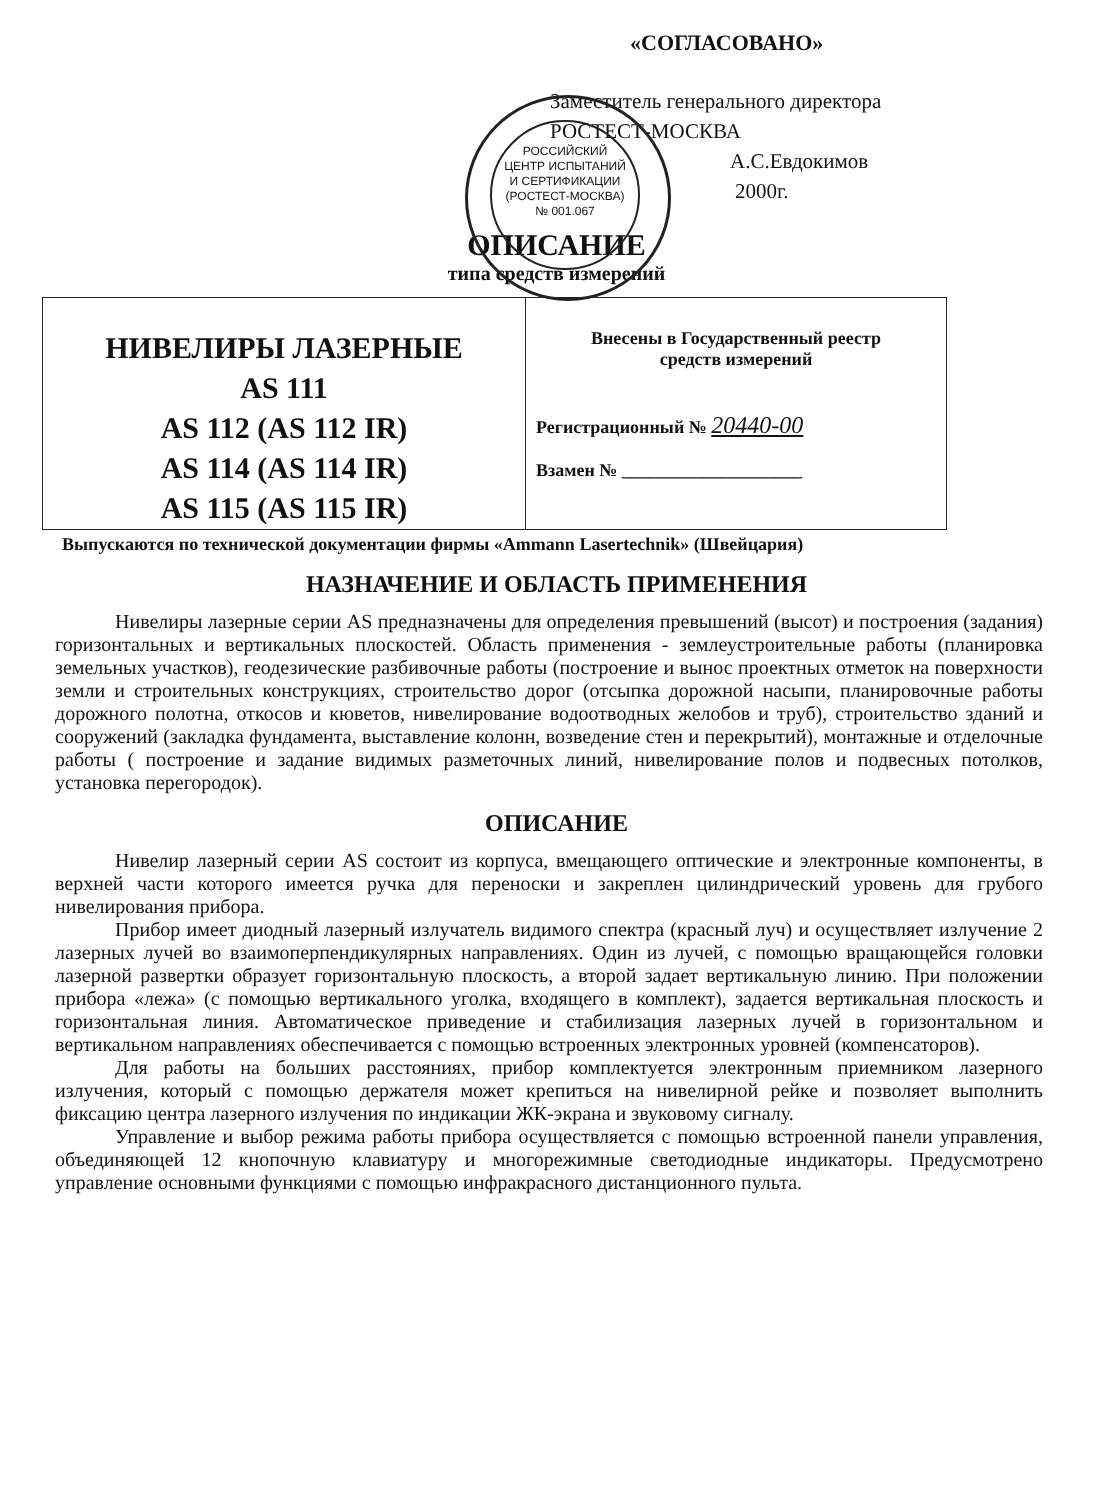«СОГЛАСОВАНО»
Заместитель генерального директора
РОСТЕСТ-МОСКВА
А.С.Евдокимов
2000г.
РОССИЙСКИЙ
ЦЕНТР ИСПЫТАНИЙ
И СЕРТИФИКАЦИИ
(РОСТЕСТ-МОСКВА)
№ 001.067
ОПИСАНИЕ
типа средств измерений
| НИВЕЛИРЫ ЛАЗЕРНЫЕ AS 111 AS 112 (AS 112 IR) AS 114 (AS 114 IR) AS 115 (AS 115 IR) | Внесены в Государственный реестр средств измерений Регистрационный № 20440-00 Взамен № ____________________ |
Выпускаются по технической документации фирмы «Ammann Lasertechnik» (Швейцария)
НАЗНАЧЕНИЕ И ОБЛАСТЬ ПРИМЕНЕНИЯ
Нивелиры лазерные серии AS предназначены для определения превышений (высот) и построения (задания) горизонтальных и вертикальных плоскостей. Область применения - землеустроительные работы (планировка земельных участков), геодезические разбивочные работы (построение и вынос проектных отметок на поверхности земли и строительных конструкциях, строительство дорог (отсыпка дорожной насыпи, планировочные работы дорожного полотна, откосов и кюветов, нивелирование водоотводных желобов и труб), строительство зданий и сооружений (закладка фундамента, выставление колонн, возведение стен и перекрытий), монтажные и отделочные работы ( построение и задание видимых разметочных линий, нивелирование полов и подвесных потолков, установка перегородок).
ОПИСАНИЕ
Нивелир лазерный серии AS состоит из корпуса, вмещающего оптические и электронные компоненты, в верхней части которого имеется ручка для переноски и закреплен цилиндрический уровень для грубого нивелирования прибора.
Прибор имеет диодный лазерный излучатель видимого спектра (красный луч) и осуществляет излучение 2 лазерных лучей во взаимоперпендикулярных направлениях. Один из лучей, с помощью вращающейся головки лазерной развертки образует горизонтальную плоскость, а второй задает вертикальную линию. При положении прибора «лежа» (с помощью вертикального уголка, входящего в комплект), задается вертикальная плоскость и горизонтальная линия. Автоматическое приведение и стабилизация лазерных лучей в горизонтальном и вертикальном направлениях обеспечивается с помощью встроенных электронных уровней (компенсаторов).
Для работы на больших расстояниях, прибор комплектуется электронным приемником лазерного излучения, который с помощью держателя может крепиться на нивелирной рейке и позволяет выполнить фиксацию центра лазерного излучения по индикации ЖК-экрана и звуковому сигналу.
Управление и выбор режима работы прибора осуществляется с помощью встроенной панели управления, объединяющей 12 кнопочную клавиатуру и многорежимные светодиодные индикаторы. Предусмотрено управление основными функциями с помощью инфракрасного дистанционного пульта.